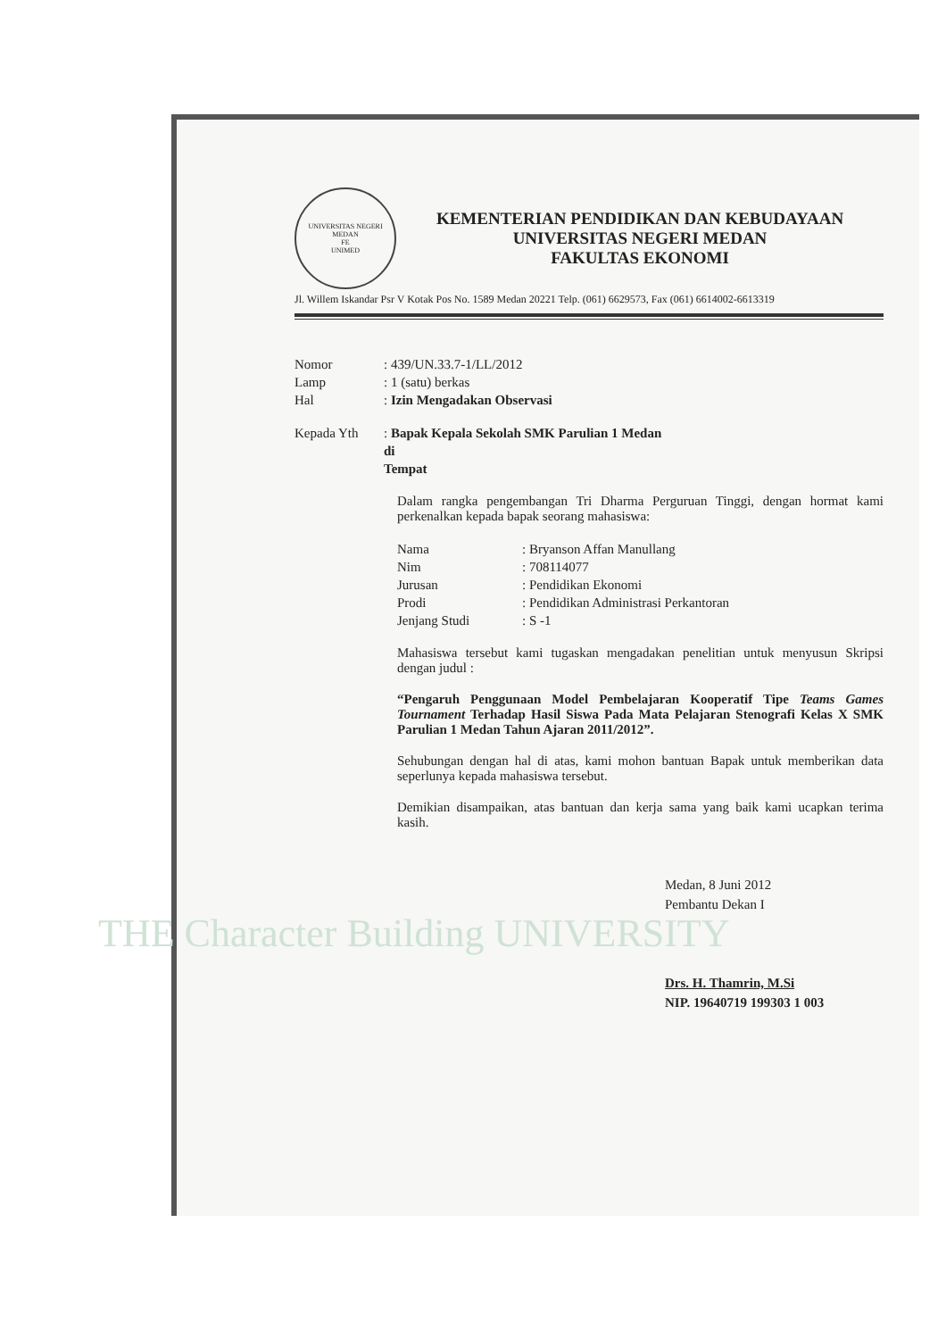THE Character Building UNIVERSITY
UNIVERSITAS NEGERI MEDAN
FE
UNIMED
KEMENTERIAN PENDIDIKAN DAN KEBUDAYAAN
UNIVERSITAS NEGERI MEDAN
FAKULTAS EKONOMI
Jl. Willem Iskandar Psr V Kotak Pos No. 1589 Medan 20221 Telp. (061) 6629573, Fax (061) 6614002-6613319
Nomor: 439/UN.33.7-1/LL/2012
Lamp: 1 (satu) berkas
Hal: Izin Mengadakan Observasi
Kepada Yth: Bapak Kepala Sekolah SMK Parulian 1 Medan
di
Tempat
Dalam rangka pengembangan Tri Dharma Perguruan Tinggi, dengan hormat kami perkenalkan kepada bapak seorang mahasiswa:
Nama: Bryanson Affan Manullang
Nim: 708114077
Jurusan: Pendidikan Ekonomi
Prodi: Pendidikan Administrasi Perkantoran
Jenjang Studi: S -1
Mahasiswa tersebut kami tugaskan mengadakan penelitian untuk menyusun Skripsi dengan judul :
“Pengaruh Penggunaan Model Pembelajaran Kooperatif Tipe Teams Games Tournament Terhadap Hasil Siswa Pada Mata Pelajaran Stenografi Kelas X SMK Parulian 1 Medan Tahun Ajaran 2011/2012”.
Sehubungan dengan hal di atas, kami mohon bantuan Bapak untuk memberikan data seperlunya kepada mahasiswa tersebut.
Demikian disampaikan, atas bantuan dan kerja sama yang baik kami ucapkan terima kasih.
Medan, 8 Juni 2012
Pembantu Dekan I
Drs. H. Thamrin, M.Si
NIP. 19640719 199303 1 003